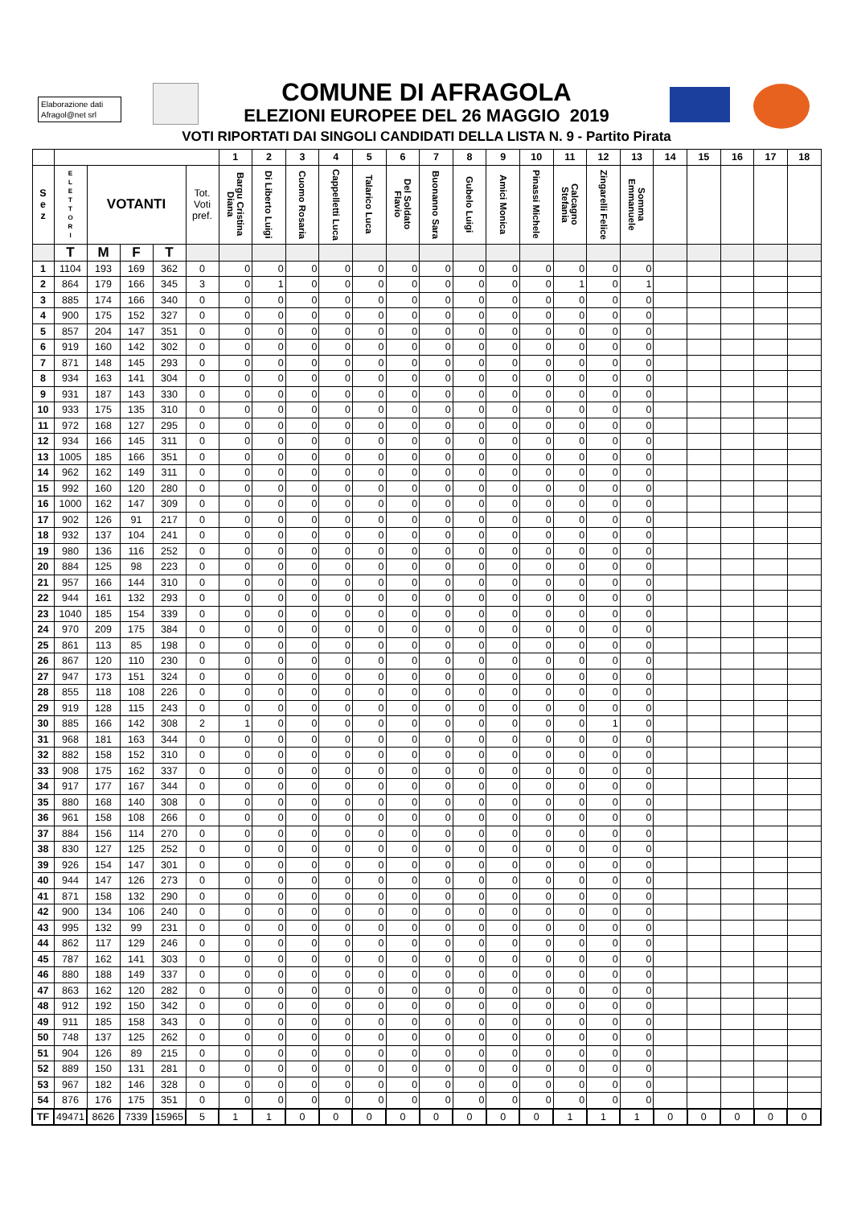Elaborazione dati
Afragol@net srl
COMUNE DI AFRAGOLA
ELEZIONI EUROPEE DEL 26 MAGGIO 2019
VOTI RIPORTATI DAI SINGOLI CANDIDATI DELLA LISTA N. 9 - Partito Pirata
| | | | | | | 1 | 2 | 3 | 4 | 5 | 6 | 7 | 8 | 9 | 10 | 11 | 12 | 13 | 14 | 15 | 16 | 17 | 18 |
| --- | --- | --- | --- | --- | --- | --- | --- | --- | --- | --- | --- | --- | --- | --- | --- | --- | --- | --- | --- | --- | --- | --- | --- |
| S e z | E L E T T O R I | VOTANTI | | | Tot. Voti pref. | Bargu Cristina Diana | Di Liberto Luigi | Cuomo Rosaria | Cappelletti Luca | Talarico Luca | Del Soldato Flavio | Buonanno Sara | Gubelo Luigi | Amici Monica | Pinassi Michele | Calcagno Stefania | Zingarelli Felice | Somma Emmanuele | | | | | |
| | T | M | F | T | | | | | | | | | | | | | | | | | | | |
| 1 | 1104 | 193 | 169 | 362 | 0 | 0 | 0 | 0 | 0 | 0 | 0 | 0 | 0 | 0 | 0 | 0 | 0 | 0 | | | | | |
| 2 | 864 | 179 | 166 | 345 | 3 | 0 | 1 | 0 | 0 | 0 | 0 | 0 | 0 | 0 | 0 | 1 | 0 | 1 | | | | | |
| 3 | 885 | 174 | 166 | 340 | 0 | 0 | 0 | 0 | 0 | 0 | 0 | 0 | 0 | 0 | 0 | 0 | 0 | 0 | | | | | |
| 4 | 900 | 175 | 152 | 327 | 0 | 0 | 0 | 0 | 0 | 0 | 0 | 0 | 0 | 0 | 0 | 0 | 0 | 0 | | | | | |
| 5 | 857 | 204 | 147 | 351 | 0 | 0 | 0 | 0 | 0 | 0 | 0 | 0 | 0 | 0 | 0 | 0 | 0 | 0 | | | | | |
| 6 | 919 | 160 | 142 | 302 | 0 | 0 | 0 | 0 | 0 | 0 | 0 | 0 | 0 | 0 | 0 | 0 | 0 | 0 | | | | | |
| 7 | 871 | 148 | 145 | 293 | 0 | 0 | 0 | 0 | 0 | 0 | 0 | 0 | 0 | 0 | 0 | 0 | 0 | 0 | | | | | |
| 8 | 934 | 163 | 141 | 304 | 0 | 0 | 0 | 0 | 0 | 0 | 0 | 0 | 0 | 0 | 0 | 0 | 0 | 0 | | | | | |
| 9 | 931 | 187 | 143 | 330 | 0 | 0 | 0 | 0 | 0 | 0 | 0 | 0 | 0 | 0 | 0 | 0 | 0 | 0 | | | | | |
| 10 | 933 | 175 | 135 | 310 | 0 | 0 | 0 | 0 | 0 | 0 | 0 | 0 | 0 | 0 | 0 | 0 | 0 | 0 | | | | | |
| 11 | 972 | 168 | 127 | 295 | 0 | 0 | 0 | 0 | 0 | 0 | 0 | 0 | 0 | 0 | 0 | 0 | 0 | 0 | | | | | |
| 12 | 934 | 166 | 145 | 311 | 0 | 0 | 0 | 0 | 0 | 0 | 0 | 0 | 0 | 0 | 0 | 0 | 0 | 0 | | | | | |
| 13 | 1005 | 185 | 166 | 351 | 0 | 0 | 0 | 0 | 0 | 0 | 0 | 0 | 0 | 0 | 0 | 0 | 0 | 0 | | | | | |
| 14 | 962 | 162 | 149 | 311 | 0 | 0 | 0 | 0 | 0 | 0 | 0 | 0 | 0 | 0 | 0 | 0 | 0 | 0 | | | | | |
| 15 | 992 | 160 | 120 | 280 | 0 | 0 | 0 | 0 | 0 | 0 | 0 | 0 | 0 | 0 | 0 | 0 | 0 | 0 | | | | | |
| 16 | 1000 | 162 | 147 | 309 | 0 | 0 | 0 | 0 | 0 | 0 | 0 | 0 | 0 | 0 | 0 | 0 | 0 | 0 | | | | | |
| 17 | 902 | 126 | 91 | 217 | 0 | 0 | 0 | 0 | 0 | 0 | 0 | 0 | 0 | 0 | 0 | 0 | 0 | 0 | | | | | |
| 18 | 932 | 137 | 104 | 241 | 0 | 0 | 0 | 0 | 0 | 0 | 0 | 0 | 0 | 0 | 0 | 0 | 0 | 0 | | | | | |
| 19 | 980 | 136 | 116 | 252 | 0 | 0 | 0 | 0 | 0 | 0 | 0 | 0 | 0 | 0 | 0 | 0 | 0 | 0 | | | | | |
| 20 | 884 | 125 | 98 | 223 | 0 | 0 | 0 | 0 | 0 | 0 | 0 | 0 | 0 | 0 | 0 | 0 | 0 | 0 | | | | | |
| 21 | 957 | 166 | 144 | 310 | 0 | 0 | 0 | 0 | 0 | 0 | 0 | 0 | 0 | 0 | 0 | 0 | 0 | 0 | | | | | |
| 22 | 944 | 161 | 132 | 293 | 0 | 0 | 0 | 0 | 0 | 0 | 0 | 0 | 0 | 0 | 0 | 0 | 0 | 0 | | | | | |
| 23 | 1040 | 185 | 154 | 339 | 0 | 0 | 0 | 0 | 0 | 0 | 0 | 0 | 0 | 0 | 0 | 0 | 0 | 0 | | | | | |
| 24 | 970 | 209 | 175 | 384 | 0 | 0 | 0 | 0 | 0 | 0 | 0 | 0 | 0 | 0 | 0 | 0 | 0 | 0 | | | | | |
| 25 | 861 | 113 | 85 | 198 | 0 | 0 | 0 | 0 | 0 | 0 | 0 | 0 | 0 | 0 | 0 | 0 | 0 | 0 | | | | | |
| 26 | 867 | 120 | 110 | 230 | 0 | 0 | 0 | 0 | 0 | 0 | 0 | 0 | 0 | 0 | 0 | 0 | 0 | 0 | | | | | |
| 27 | 947 | 173 | 151 | 324 | 0 | 0 | 0 | 0 | 0 | 0 | 0 | 0 | 0 | 0 | 0 | 0 | 0 | 0 | | | | | |
| 28 | 855 | 118 | 108 | 226 | 0 | 0 | 0 | 0 | 0 | 0 | 0 | 0 | 0 | 0 | 0 | 0 | 0 | 0 | | | | | |
| 29 | 919 | 128 | 115 | 243 | 0 | 0 | 0 | 0 | 0 | 0 | 0 | 0 | 0 | 0 | 0 | 0 | 0 | 0 | | | | | |
| 30 | 885 | 166 | 142 | 308 | 2 | 1 | 0 | 0 | 0 | 0 | 0 | 0 | 0 | 0 | 0 | 0 | 1 | 0 | | | | | |
| 31 | 968 | 181 | 163 | 344 | 0 | 0 | 0 | 0 | 0 | 0 | 0 | 0 | 0 | 0 | 0 | 0 | 0 | 0 | | | | | |
| 32 | 882 | 158 | 152 | 310 | 0 | 0 | 0 | 0 | 0 | 0 | 0 | 0 | 0 | 0 | 0 | 0 | 0 | 0 | | | | | |
| 33 | 908 | 175 | 162 | 337 | 0 | 0 | 0 | 0 | 0 | 0 | 0 | 0 | 0 | 0 | 0 | 0 | 0 | 0 | | | | | |
| 34 | 917 | 177 | 167 | 344 | 0 | 0 | 0 | 0 | 0 | 0 | 0 | 0 | 0 | 0 | 0 | 0 | 0 | 0 | | | | | |
| 35 | 880 | 168 | 140 | 308 | 0 | 0 | 0 | 0 | 0 | 0 | 0 | 0 | 0 | 0 | 0 | 0 | 0 | 0 | | | | | |
| 36 | 961 | 158 | 108 | 266 | 0 | 0 | 0 | 0 | 0 | 0 | 0 | 0 | 0 | 0 | 0 | 0 | 0 | 0 | | | | | |
| 37 | 884 | 156 | 114 | 270 | 0 | 0 | 0 | 0 | 0 | 0 | 0 | 0 | 0 | 0 | 0 | 0 | 0 | 0 | | | | | |
| 38 | 830 | 127 | 125 | 252 | 0 | 0 | 0 | 0 | 0 | 0 | 0 | 0 | 0 | 0 | 0 | 0 | 0 | 0 | | | | | |
| 39 | 926 | 154 | 147 | 301 | 0 | 0 | 0 | 0 | 0 | 0 | 0 | 0 | 0 | 0 | 0 | 0 | 0 | 0 | | | | | |
| 40 | 944 | 147 | 126 | 273 | 0 | 0 | 0 | 0 | 0 | 0 | 0 | 0 | 0 | 0 | 0 | 0 | 0 | 0 | | | | | |
| 41 | 871 | 158 | 132 | 290 | 0 | 0 | 0 | 0 | 0 | 0 | 0 | 0 | 0 | 0 | 0 | 0 | 0 | 0 | | | | | |
| 42 | 900 | 134 | 106 | 240 | 0 | 0 | 0 | 0 | 0 | 0 | 0 | 0 | 0 | 0 | 0 | 0 | 0 | 0 | | | | | |
| 43 | 995 | 132 | 99 | 231 | 0 | 0 | 0 | 0 | 0 | 0 | 0 | 0 | 0 | 0 | 0 | 0 | 0 | 0 | | | | | |
| 44 | 862 | 117 | 129 | 246 | 0 | 0 | 0 | 0 | 0 | 0 | 0 | 0 | 0 | 0 | 0 | 0 | 0 | 0 | | | | | |
| 45 | 787 | 162 | 141 | 303 | 0 | 0 | 0 | 0 | 0 | 0 | 0 | 0 | 0 | 0 | 0 | 0 | 0 | 0 | | | | | |
| 46 | 880 | 188 | 149 | 337 | 0 | 0 | 0 | 0 | 0 | 0 | 0 | 0 | 0 | 0 | 0 | 0 | 0 | 0 | | | | | |
| 47 | 863 | 162 | 120 | 282 | 0 | 0 | 0 | 0 | 0 | 0 | 0 | 0 | 0 | 0 | 0 | 0 | 0 | 0 | | | | | |
| 48 | 912 | 192 | 150 | 342 | 0 | 0 | 0 | 0 | 0 | 0 | 0 | 0 | 0 | 0 | 0 | 0 | 0 | 0 | | | | | |
| 49 | 911 | 185 | 158 | 343 | 0 | 0 | 0 | 0 | 0 | 0 | 0 | 0 | 0 | 0 | 0 | 0 | 0 | 0 | | | | | |
| 50 | 748 | 137 | 125 | 262 | 0 | 0 | 0 | 0 | 0 | 0 | 0 | 0 | 0 | 0 | 0 | 0 | 0 | 0 | | | | | |
| 51 | 904 | 126 | 89 | 215 | 0 | 0 | 0 | 0 | 0 | 0 | 0 | 0 | 0 | 0 | 0 | 0 | 0 | 0 | | | | | |
| 52 | 889 | 150 | 131 | 281 | 0 | 0 | 0 | 0 | 0 | 0 | 0 | 0 | 0 | 0 | 0 | 0 | 0 | 0 | | | | | |
| 53 | 967 | 182 | 146 | 328 | 0 | 0 | 0 | 0 | 0 | 0 | 0 | 0 | 0 | 0 | 0 | 0 | 0 | 0 | | | | | |
| 54 | 876 | 176 | 175 | 351 | 0 | 0 | 0 | 0 | 0 | 0 | 0 | 0 | 0 | 0 | 0 | 0 | 0 | 0 | | | | | |
| TF | 49471 | 8626 | 7339 | 15965 | 5 | 1 | 1 | 0 | 0 | 0 | 0 | 0 | 0 | 0 | 0 | 1 | 1 | 1 | 0 | 0 | 0 | 0 | 0 |